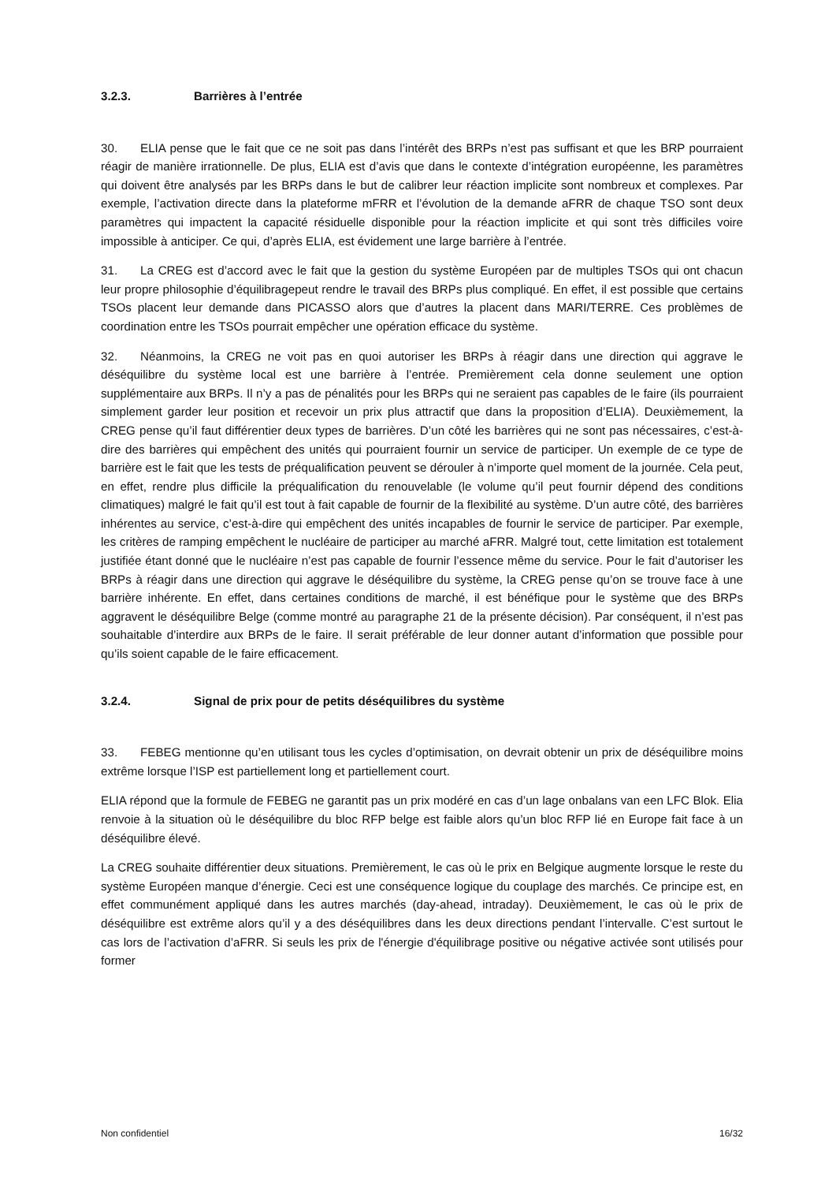3.2.3. Barrières à l’entrée
30. ELIA pense que le fait que ce ne soit pas dans l’intérêt des BRPs n’est pas suffisant et que les BRP pourraient réagir de manière irrationnelle. De plus, ELIA est d’avis que dans le contexte d’intégration européenne, les paramètres qui doivent être analysés par les BRPs dans le but de calibrer leur réaction implicite sont nombreux et complexes. Par exemple, l’activation directe dans la plateforme mFRR et l’évolution de la demande aFRR de chaque TSO sont deux paramètres qui impactent la capacité résiduelle disponible pour la réaction implicite et qui sont très difficiles voire impossible à anticiper. Ce qui, d’après ELIA, est évidement une large barrière à l’entrée.
31. La CREG est d’accord avec le fait que la gestion du système Européen par de multiples TSOs qui ont chacun leur propre philosophie d’équilibragepeut rendre le travail des BRPs plus compliqué. En effet, il est possible que certains TSOs placent leur demande dans PICASSO alors que d’autres la placent dans MARI/TERRE. Ces problèmes de coordination entre les TSOs pourrait empêcher une opération efficace du système.
32. Néanmoins, la CREG ne voit pas en quoi autoriser les BRPs à réagir dans une direction qui aggrave le déséquilibre du système local est une barrière à l’entrée. Premièrement cela donne seulement une option supplémentaire aux BRPs. Il n’y a pas de pénalités pour les BRPs qui ne seraient pas capables de le faire (ils pourraient simplement garder leur position et recevoir un prix plus attractif que dans la proposition d’ELIA). Deuxièmement, la CREG pense qu’il faut différentier deux types de barrières. D’un côté les barrières qui ne sont pas nécessaires, c’est-à-dire des barrières qui empêchent des unités qui pourraient fournir un service de participer. Un exemple de ce type de barrière est le fait que les tests de préqualification peuvent se dérouler à n’importe quel moment de la journée. Cela peut, en effet, rendre plus difficile la préqualification du renouvelable (le volume qu’il peut fournir dépend des conditions climatiques) malgré le fait qu’il est tout à fait capable de fournir de la flexibilité au système. D’un autre côté, des barrières inhérentes au service, c’est-à-dire qui empêchent des unités incapables de fournir le service de participer. Par exemple, les critères de ramping empêchent le nucléaire de participer au marché aFRR. Malgré tout, cette limitation est totalement justifiée étant donné que le nucléaire n’est pas capable de fournir l’essence même du service. Pour le fait d’autoriser les BRPs à réagir dans une direction qui aggrave le déséquilibre du système, la CREG pense qu’on se trouve face à une barrière inhérente. En effet, dans certaines conditions de marché, il est bénéfique pour le système que des BRPs aggravent le déséquilibre Belge (comme montré au paragraphe 21 de la présente décision). Par conséquent, il n’est pas souhaitable d’interdire aux BRPs de le faire. Il serait préférable de leur donner autant d’information que possible pour qu’ils soient capable de le faire efficacement.
3.2.4. Signal de prix pour de petits déséquilibres du système
33. FEBEG mentionne qu’en utilisant tous les cycles d’optimisation, on devrait obtenir un prix de déséquilibre moins extrême lorsque l’ISP est partiellement long et partiellement court.
ELIA répond que la formule de FEBEG ne garantit pas un prix modéré en cas d’un lage onbalans van een LFC Blok. Elia renvoie à la situation où le déséquilibre du bloc RFP belge est faible alors qu’un bloc RFP lié en Europe fait face à un déséquilibre élevé.
La CREG souhaite différentier deux situations. Premièrement, le cas où le prix en Belgique augmente lorsque le reste du système Européen manque d’énergie. Ceci est une conséquence logique du couplage des marchés. Ce principe est, en effet communément appliqué dans les autres marchés (day-ahead, intraday). Deuxièmement, le cas où le prix de déséquilibre est extrême alors qu’il y a des déséquilibres dans les deux directions pendant l’intervalle. C’est surtout le cas lors de l’activation d’aFRR. Si seuls les prix de l'énergie d'équilibrage positive ou négative activée sont utilisés pour former
Non confidentiel 16/32